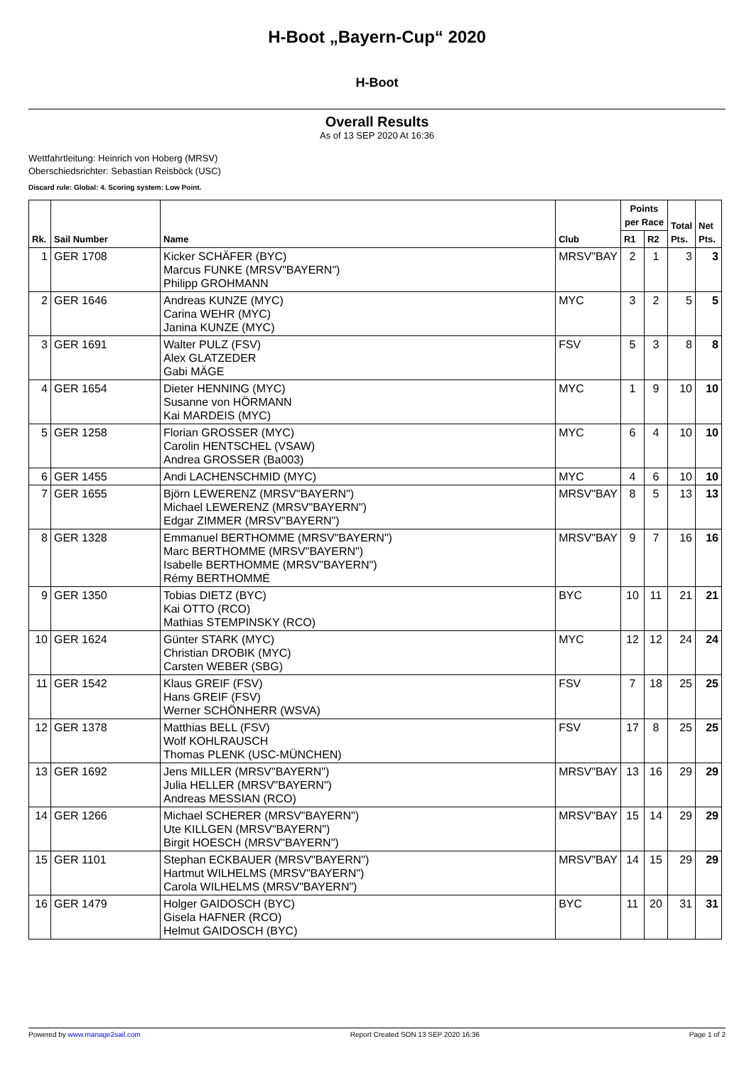H-Boot „Bayern-Cup“ 2020
H-Boot
Overall Results
As of 13 SEP 2020 At 16:36
Wettfahrtleitung: Heinrich von Hoberg (MRSV)
Oberschiedsrichter: Sebastian Reisböck (USC)
Discard rule: Global: 4. Scoring system: Low Point.
| Rk. | Sail Number | Name | Club | Points per Race | | Total Pts. | Net Pts. |
| --- | --- | --- | --- | --- | --- | --- | --- |
| | | | | R1 | R2 | | |
| 1 | GER 1708 | Kicker SCHÄFER (BYC) Marcus FUNKE (MRSV"BAYERN") Philipp GROHMANN | MRSV"BAY | 2 | 1 | 3 | 3 |
| 2 | GER 1646 | Andreas KUNZE (MYC) Carina WEHR (MYC) Janina KUNZE (MYC) | MYC | 3 | 2 | 5 | 5 |
| 3 | GER 1691 | Walter PULZ (FSV) Alex GLATZEDER Gabi MÄGE | FSV | 5 | 3 | 8 | 8 |
| 4 | GER 1654 | Dieter HENNING (MYC) Susanne von HÖRMANN Kai MARDEIS (MYC) | MYC | 1 | 9 | 10 | 10 |
| 5 | GER 1258 | Florian GROSSER (MYC) Carolin HENTSCHEL (VSAW) Andrea GROSSER (Ba003) | MYC | 6 | 4 | 10 | 10 |
| 6 | GER 1455 | Andi LACHENSCHMID (MYC) | MYC | 4 | 6 | 10 | 10 |
| 7 | GER 1655 | Björn LEWERENZ (MRSV"BAYERN") Michael LEWERENZ (MRSV"BAYERN") Edgar ZIMMER (MRSV"BAYERN") | MRSV"BAY | 8 | 5 | 13 | 13 |
| 8 | GER 1328 | Emmanuel BERTHOMME (MRSV"BAYERN") Marc BERTHOMME (MRSV"BAYERN") Isabelle BERTHOMME (MRSV"BAYERN") Rémy BERTHOMMÉ | MRSV"BAY | 9 | 7 | 16 | 16 |
| 9 | GER 1350 | Tobias DIETZ (BYC) Kai OTTO (RCO) Mathias STEMPINSKY (RCO) | BYC | 10 | 11 | 21 | 21 |
| 10 | GER 1624 | Günter STARK (MYC) Christian DROBIK (MYC) Carsten WEBER (SBG) | MYC | 12 | 12 | 24 | 24 |
| 11 | GER 1542 | Klaus GREIF (FSV) Hans GREIF (FSV) Werner SCHÖNHERR (WSVA) | FSV | 7 | 18 | 25 | 25 |
| 12 | GER 1378 | Matthias BELL (FSV) Wolf KOHLRAUSCH Thomas PLENK (USC-MÜNCHEN) | FSV | 17 | 8 | 25 | 25 |
| 13 | GER 1692 | Jens MILLER (MRSV"BAYERN") Julia HELLER (MRSV"BAYERN") Andreas MESSIAN (RCO) | MRSV"BAY | 13 | 16 | 29 | 29 |
| 14 | GER 1266 | Michael SCHERER (MRSV"BAYERN") Ute KILLGEN (MRSV"BAYERN") Birgit HOESCH (MRSV"BAYERN") | MRSV"BAY | 15 | 14 | 29 | 29 |
| 15 | GER 1101 | Stephan ECKBAUER (MRSV"BAYERN") Hartmut WILHELMS (MRSV"BAYERN") Carola WILHELMS (MRSV"BAYERN") | MRSV"BAY | 14 | 15 | 29 | 29 |
| 16 | GER 1479 | Holger GAIDOSCH (BYC) Gisela HAFNER (RCO) Helmut GAIDOSCH (BYC) | BYC | 11 | 20 | 31 | 31 |
Powered by www.manage2sail.com Report Created SON 13 SEP 2020 16:36 Page 1 of 2